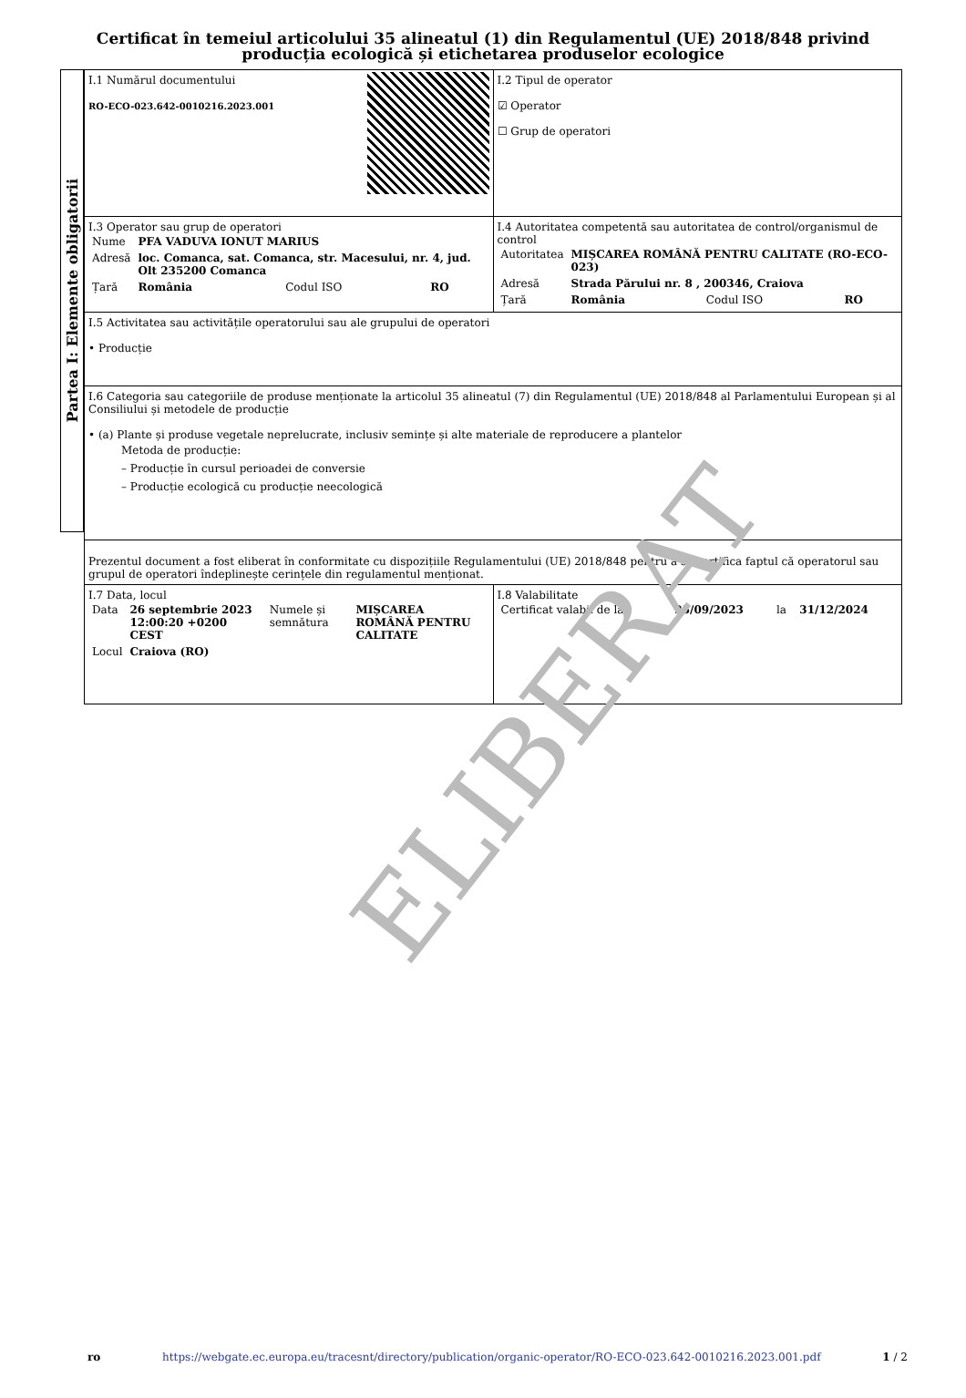Certificat în temeiul articolului 35 alineatul (1) din Regulamentul (UE) 2018/848 privind producția ecologică și etichetarea produselor ecologice
Partea I: Elemente obligatorii
| I.1 Numărul documentului RO-ECO-023.642-0010216.2023.001 | I.2 Tipul de operator ☑ Operator ☐ Grup de operatori |
| I.3 Operator sau grup de operatori / Nume / PFA VADUVA IONUT MARIUS / / / / Adresă / loc. Comanca, sat. Comanca, str. Macesului, nr. 4, jud. Olt 235200 Comanca / / / / Țară / România / Codul ISO / RO / | I.4 Autoritatea competentă sau autoritatea de control/organismul de control / Autoritatea / MIȘCAREA ROMÂNĂ PENTRU CALITATE (RO-ECO-023) / / / / Adresă / Strada Părului nr. 8 , 200346, Craiova / / / / Țară / România / Codul ISO / RO / |
| I.5 Activitatea sau activitățile operatorului sau ale grupului de operatori • Producție | |
| I.6 Categoria sau categoriile de produse menționate la articolul 35 alineatul (7) din Regulamentul (UE) 2018/848 al Parlamentului European și al Consiliului și metodele de producție • (a) Plante și produse vegetale neprelucrate, inclusiv semințe și alte materiale de reproducere a plantelor Metoda de producție: – Producție în cursul perioadei de conversie – Producție ecologică cu producție neecologică | |
| Prezentul document a fost eliberat în conformitate cu dispozițiile Regulamentului (UE) 2018/848 pentru a se certifica faptul că operatorul sau grupul de operatori îndeplinește cerințele din regulamentul menționat. | |
| I.7 Data, locul / Data / 26 septembrie 2023 12:00:20 +0200 CEST / Numele și semnătura / MIȘCAREA ROMÂNĂ PENTRU CALITATE / / Locul / Craiova (RO) / / / | I.8 Valabilitate / Certificat valabil de la / 25/09/2023 / la / 31/12/2024 / |
ELIBERAT
ro https://webgate.ec.europa.eu/tracesnt/directory/publication/organic-operator/RO-ECO-023.642-0010216.2023.001.pdf 1 / 2